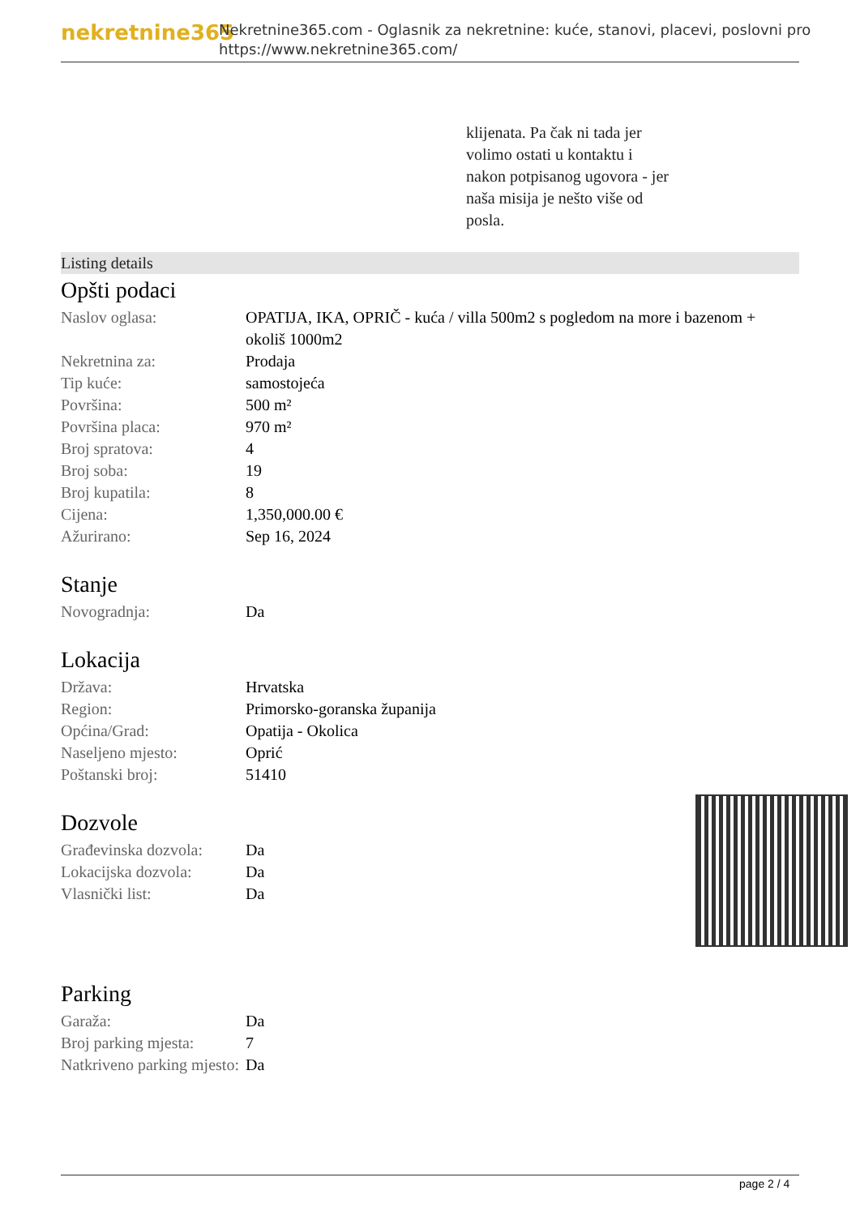nekretnine365
Nekretnine365.com - Oglasnik za nekretnine: kuće, stanovi, placevi, poslovni pro
https://www.nekretnine365.com/
klijenata. Pa čak ni tada jer
volimo ostati u kontaktu i
nakon potpisanog ugovora - jer
naša misija je nešto više od
posla.
Listing details
Opšti podaci
| Naslov oglasa: | OPATIJA, IKA, OPRIČ - kuća / villa 500m2 s pogledom na more i bazenom + okoliš 1000m2 |
| Nekretnina za: | Prodaja |
| Tip kuće: | samostojeća |
| Površina: | 500 m² |
| Površina placa: | 970 m² |
| Broj spratova: | 4 |
| Broj soba: | 19 |
| Broj kupatila: | 8 |
| Cijena: | 1,350,000.00 € |
| Ažurirano: | Sep 16, 2024 |
Stanje
| Novogradnja: | Da |
Lokacija
| Država: | Hrvatska |
| Region: | Primorsko-goranska županija |
| Općina/Grad: | Opatija - Okolica |
| Naseljeno mjesto: | Oprić |
| Poštanski broj: | 51410 |
Dozvole
| Građevinska dozvola: | Da |
| Lokacijska dozvola: | Da |
| Vlasnički list: | Da |
Parking
| Garaža: | Da |
| Broj parking mjesta: | 7 |
| Natkriveno parking mjesto: | Da |
page 2 / 4